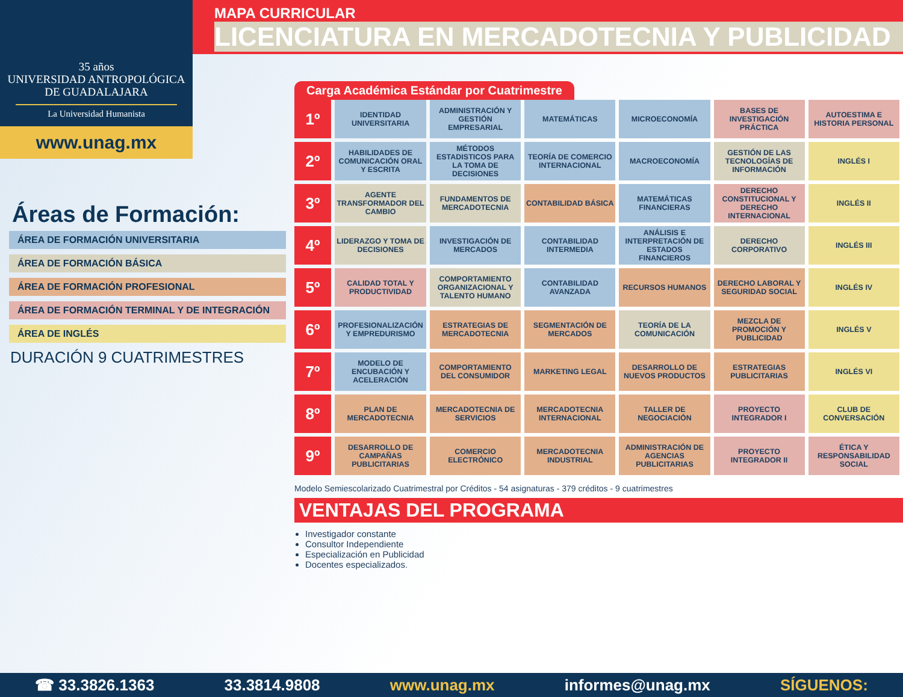35 años
UNIVERSIDAD ANTROPOLÓGICA
DE GUADALAJARA
La Universidad Humanista
www.unag.mx
MAPA CURRICULAR
LICENCIATURA EN MERCADOTECNIA Y PUBLICIDAD
Áreas de Formación:
ÁREA DE FORMACIÓN UNIVERSITARIA
ÁREA DE FORMACIÓN BÁSICA
ÁREA DE FORMACIÓN PROFESIONAL
ÁREA DE FORMACIÓN TERMINAL Y DE INTEGRACIÓN
ÁREA DE INGLÉS
DURACIÓN 9 CUATRIMESTRES
Carga Académica Estándar por Cuatrimestre
| 1º | IDENTIDAD UNIVERSITARIA | ADMINISTRACIÓN Y GESTIÓN EMPRESARIAL | MATEMÁTICAS | MICROECONOMÍA | BASES DE INVESTIGACIÓN PRÁCTICA | AUTOESTIMA E HISTORIA PERSONAL |
| 2º | HABILIDADES DE COMUNICACIÓN ORAL Y ESCRITA | MÉTODOS ESTADISTICOS PARA LA TOMA DE DECISIONES | TEORÍA DE COMERCIO INTERNACIONAL | MACROECONOMÍA | GESTIÓN DE LAS TECNOLOGÍAS DE INFORMACIÓN | INGLÉS I |
| 3º | AGENTE TRANSFORMADOR DEL CAMBIO | FUNDAMENTOS DE MERCADOTECNIA | CONTABILIDAD BÁSICA | MATEMÁTICAS FINANCIERAS | DERECHO CONSTITUCIONAL Y DERECHO INTERNACIONAL | INGLÉS II |
| 4º | LIDERAZGO Y TOMA DE DECISIONES | INVESTIGACIÓN DE MERCADOS | CONTABILIDAD INTERMEDIA | ANÁLISIS E INTERPRETACIÓN DE ESTADOS FINANCIEROS | DERECHO CORPORATIVO | INGLÉS III |
| 5º | CALIDAD TOTAL Y PRODUCTIVIDAD | COMPORTAMIENTO ORGANIZACIONAL Y TALENTO HUMANO | CONTABILIDAD AVANZADA | RECURSOS HUMANOS | DERECHO LABORAL Y SEGURIDAD SOCIAL | INGLÉS IV |
| 6º | PROFESIONALIZACIÓN Y EMPREDURISMO | ESTRATEGIAS DE MERCADOTECNIA | SEGMENTACIÓN DE MERCADOS | TEORÍA DE LA COMUNICACIÓN | MEZCLA DE PROMOCIÓN Y PUBLICIDAD | INGLÉS V |
| 7º | MODELO DE ENCUBACIÓN Y ACELERACIÓN | COMPORTAMIENTO DEL CONSUMIDOR | MARKETING LEGAL | DESARROLLO DE NUEVOS PRODUCTOS | ESTRATEGIAS PUBLICITARIAS | INGLÉS VI |
| 8º | PLAN DE MERCADOTECNIA | MERCADOTECNIA DE SERVICIOS | MERCADOTECNIA INTERNACIONAL | TALLER DE NEGOCIACIÓN | PROYECTO INTEGRADOR I | CLUB DE CONVERSACIÓN |
| 9º | DESARROLLO DE CAMPAÑAS PUBLICITARIAS | COMERCIO ELECTRÓNICO | MERCADOTECNIA INDUSTRIAL | ADMINISTRACIÓN DE AGENCIAS PUBLICITARIAS | PROYECTO INTEGRADOR II | ÉTICA Y RESPONSABILIDAD SOCIAL |
Modelo Semiescolarizado Cuatrimestral por Créditos - 54 asignaturas - 379 créditos - 9 cuatrimestres
VENTAJAS DEL PROGRAMA
Investigador constante
Consultor Independiente
Especialización en Publicidad
Docentes especializados.
☎ 33.3826.1363 33.3814.9808 www.unag.mx informes@unag.mx SÍGUENOS: